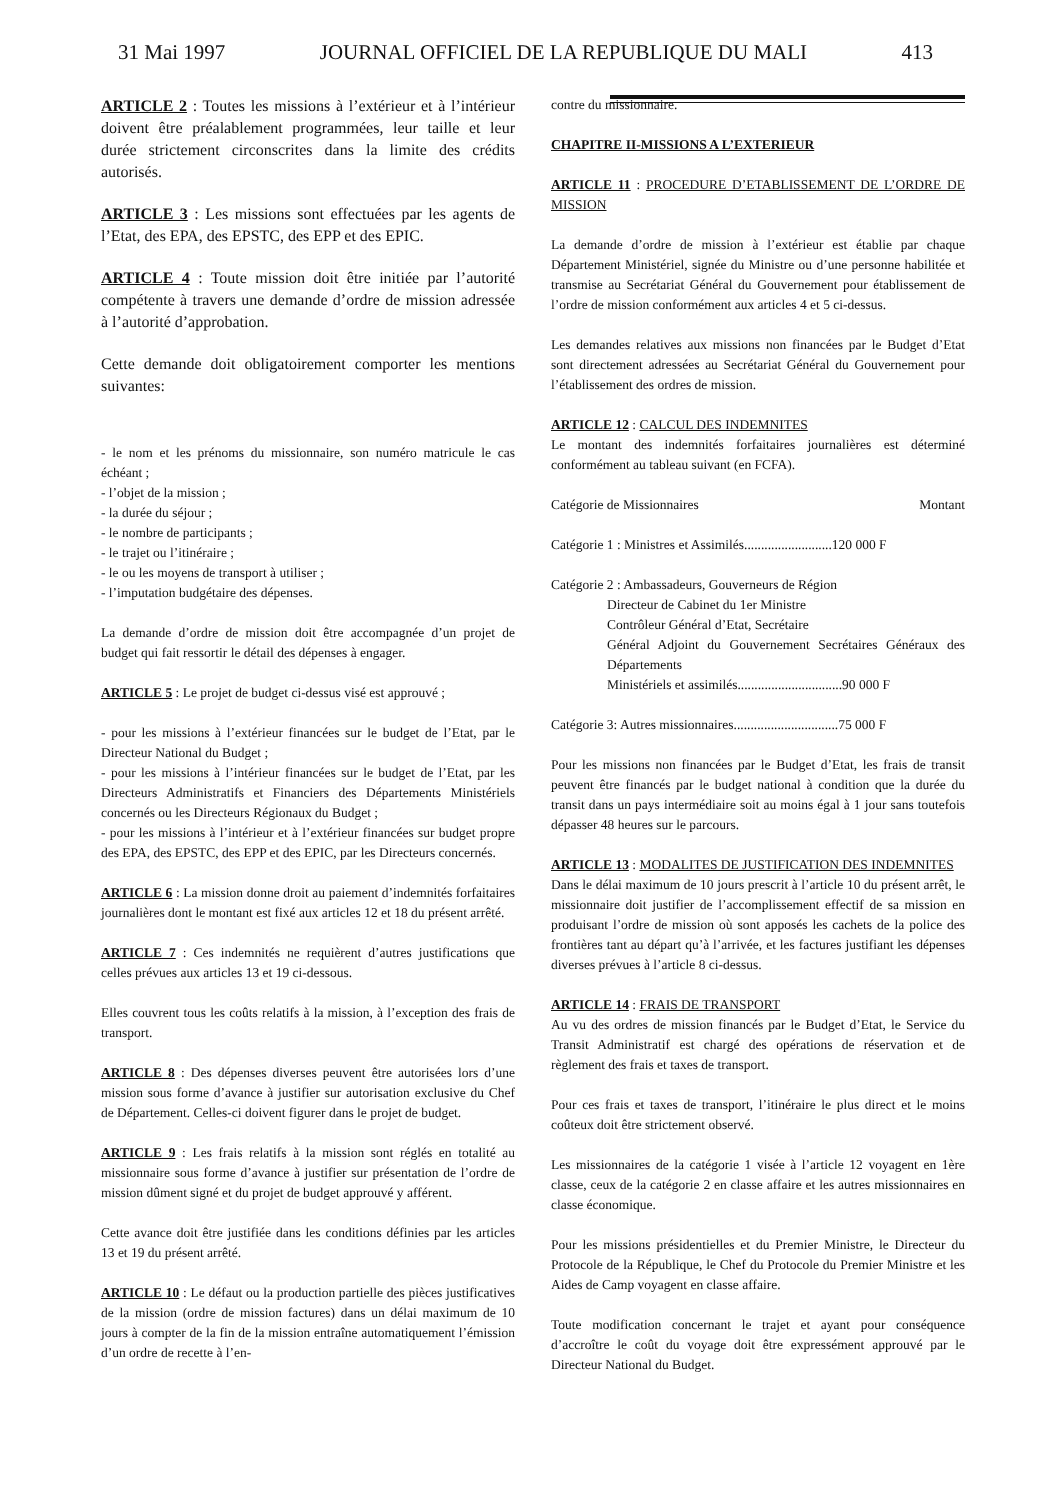31 Mai 1997 JOURNAL OFFICIEL DE LA REPUBLIQUE DU MALI 413
ARTICLE 2 : Toutes les missions à l’extérieur et à l’intérieur doivent être préalablement programmées, leur taille et leur durée strictement circonscrites dans la limite des crédits autorisés.
ARTICLE 3 : Les missions sont effectuées par les agents de l’Etat, des EPA, des EPSTC, des EPP et des EPIC.
ARTICLE 4 : Toute mission doit être initiée par l’autorité compétente à travers une demande d’ordre de mission adressée à l’autorité d’approbation.
Cette demande doit obligatoirement comporter les mentions suivantes:
- le nom et les prénoms du missionnaire, son numéro matricule le cas échéant ;
- l’objet de la mission ;
- la durée du séjour ;
- le nombre de participants ;
- le trajet ou l’itinéraire ;
- le ou les moyens de transport à utiliser ;
- l’imputation budgétaire des dépenses.
La demande d’ordre de mission doit être accompagnée d’un projet de budget qui fait ressortir le détail des dépenses à engager.
ARTICLE 5 : Le projet de budget ci-dessus visé est approuvé ;
- pour les missions à l’extérieur financées sur le budget de l’Etat, par le Directeur National du Budget ;
- pour les missions à l’intérieur financées sur le budget de l’Etat, par les Directeurs Administratifs et Financiers des Départements Ministériels concernés ou les Directeurs Régionaux du Budget ;
- pour les missions à l’intérieur et à l’extérieur financées sur budget propre des EPA, des EPSTC, des EPP et des EPIC, par les Directeurs concernés.
ARTICLE 6 : La mission donne droit au paiement d’indemnités forfaitaires journalières dont le montant est fixé aux articles 12 et 18 du présent arrêté.
ARTICLE 7 : Ces indemnités ne requièrent d’autres justifications que celles prévues aux articles 13 et 19 ci-dessous.
Elles couvrent tous les coûts relatifs à la mission, à l’exception des frais de transport.
ARTICLE 8 : Des dépenses diverses peuvent être autorisées lors d’une mission sous forme d’avance à justifier sur autorisation exclusive du Chef de Département. Celles-ci doivent figurer dans le projet de budget.
ARTICLE 9 : Les frais relatifs à la mission sont réglés en totalité au missionnaire sous forme d’avance à justifier sur présentation de l’ordre de mission dûment signé et du projet de budget approuvé y afférent.
Cette avance doit être justifiée dans les conditions définies par les articles 13 et 19 du présent arrêté.
ARTICLE 10 : Le défaut ou la production partielle des pièces justificatives de la mission (ordre de mission factures) dans un délai maximum de 10 jours à compter de la fin de la mission entraîne automatiquement l’émission d’un ordre de recette à l’en-
contre du missionnaire.
CHAPITRE II-MISSIONS A L’EXTERIEUR
ARTICLE 11 : PROCEDURE D’ETABLISSEMENT DE L’ORDRE DE MISSION
La demande d’ordre de mission à l’extérieur est établie par chaque Département Ministériel, signée du Ministre ou d’une personne habilitée et transmise au Secrétariat Général du Gouvernement pour établissement de l’ordre de mission conformément aux articles 4 et 5 ci-dessus.
Les demandes relatives aux missions non financées par le Budget d’Etat sont directement adressées au Secrétariat Général du Gouvernement pour l’établissement des ordres de mission.
ARTICLE 12 : CALCUL DES INDEMNITES
Le montant des indemnités forfaitaires journalières est déterminé conformément au tableau suivant (en FCFA).
Catégorie de Missionnaires Montant
Catégorie 1 : Ministres et Assimilés..........................120 000 F
Catégorie 2 : Ambassadeurs, Gouverneurs de Région
Directeur de Cabinet du 1er Ministre
Contrôleur Général d’Etat, Secrétaire
Général Adjoint du Gouvernement Secrétaires Généraux des Départements
Ministériels et assimilés...............................90 000 F
Catégorie 3: Autres missionnaires...............................75 000 F
Pour les missions non financées par le Budget d’Etat, les frais de transit peuvent être financés par le budget national à condition que la durée du transit dans un pays intermédiaire soit au moins égal à 1 jour sans toutefois dépasser 48 heures sur le parcours.
ARTICLE 13 : MODALITES DE JUSTIFICATION DES INDEMNITES
Dans le délai maximum de 10 jours prescrit à l’article 10 du présent arrêt, le missionnaire doit justifier de l’accomplissement effectif de sa mission en produisant l’ordre de mission où sont apposés les cachets de la police des frontières tant au départ qu’à l’arrivée, et les factures justifiant les dépenses diverses prévues à l’article 8 ci-dessus.
ARTICLE 14 : FRAIS DE TRANSPORT
Au vu des ordres de mission financés par le Budget d’Etat, le Service du Transit Administratif est chargé des opérations de réservation et de règlement des frais et taxes de transport.
Pour ces frais et taxes de transport, l’itinéraire le plus direct et le moins coûteux doit être strictement observé.
Les missionnaires de la catégorie 1 visée à l’article 12 voyagent en 1ère classe, ceux de la catégorie 2 en classe affaire et les autres missionnaires en classe économique.
Pour les missions présidentielles et du Premier Ministre, le Directeur du Protocole de la République, le Chef du Protocole du Premier Ministre et les Aides de Camp voyagent en classe affaire.
Toute modification concernant le trajet et ayant pour conséquence d’accroître le coût du voyage doit être expressément approuvé par le Directeur National du Budget.